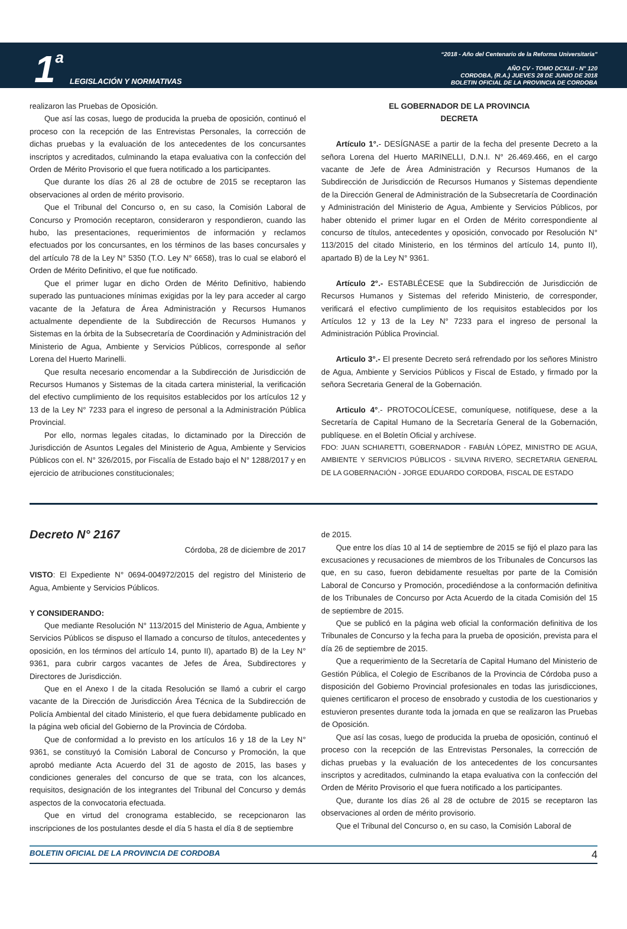1 a LEGISLACIÓN Y NORMATIVAS
“2018 - Año del Centenario de la Reforma Universitaria”
AÑO CV - TOMO DCXLII - N° 120
CORDOBA, (R.A.) JUEVES 28 DE JUNIO DE 2018
BOLETIN OFICIAL DE LA PROVINCIA DE CORDOBA
realizaron las Pruebas de Oposición.
Que así las cosas, luego de producida la prueba de oposición, continuó el proceso con la recepción de las Entrevistas Personales, la corrección de dichas pruebas y la evaluación de los antecedentes de los concursantes inscriptos y acreditados, culminando la etapa evaluativa con la confección del Orden de Mérito Provisorio el que fuera notificado a los participantes.
Que durante los días 26 al 28 de octubre de 2015 se receptaron las observaciones al orden de mérito provisorio.
Que el Tribunal del Concurso o, en su caso, la Comisión Laboral de Concurso y Promoción receptaron, consideraron y respondieron, cuando las hubo, las presentaciones, requerimientos de información y reclamos efectuados por los concursantes, en los términos de las bases concursales y del artículo 78 de la Ley N° 5350 (T.O. Ley N° 6658), tras lo cual se elaboró el Orden de Mérito Definitivo, el que fue notificado.
Que el primer lugar en dicho Orden de Mérito Definitivo, habiendo superado las puntuaciones mínimas exigidas por la ley para acceder al cargo vacante de la Jefatura de Área Administración y Recursos Humanos actualmente dependiente de la Subdirección de Recursos Humanos y Sistemas en la órbita de la Subsecretaría de Coordinación y Administración del Ministerio de Agua, Ambiente y Servicios Públicos, corresponde al señor Lorena del Huerto Marinelli.
Que resulta necesario encomendar a la Subdirección de Jurisdicción de Recursos Humanos y Sistemas de la citada cartera ministerial, la verificación del efectivo cumplimiento de los requisitos establecidos por los artículos 12 y 13 de la Ley N° 7233 para el ingreso de personal a la Administración Pública Provincial.
Por ello, normas legales citadas, lo dictaminado por la Dirección de Jurisdicción de Asuntos Legales del Ministerio de Agua, Ambiente y Servicios Públicos con el. N° 326/2015, por Fiscalía de Estado bajo el N° 1288/2017 y en ejercicio de atribuciones constitucionales;
EL GOBERNADOR DE LA PROVINCIA
DECRETA
Artículo 1°.- DESÍGNASE a partir de la fecha del presente Decreto a la señora Lorena del Huerto MARINELLI, D.N.I. N° 26.469.466, en el cargo vacante de Jefe de Área Administración y Recursos Humanos de la Subdirección de Jurisdicción de Recursos Humanos y Sistemas dependiente de la Dirección General de Administración de la Subsecretaría de Coordinación y Administración del Ministerio de Agua, Ambiente y Servicios Públicos, por haber obtenido el primer lugar en el Orden de Mérito correspondiente al concurso de títulos, antecedentes y oposición, convocado por Resolución N° 113/2015 del citado Ministerio, en los términos del artículo 14, punto II), apartado B) de la Ley N° 9361.
Artículo 2°.- ESTABLÉCESE que la Subdirección de Jurisdicción de Recursos Humanos y Sistemas del referido Ministerio, de corresponder, verificará el efectivo cumplimiento de los requisitos establecidos por los Artículos 12 y 13 de la Ley N° 7233 para el ingreso de personal la Administración Pública Provincial.
Articulo 3°.- El presente Decreto será refrendado por los señores Ministro de Agua, Ambiente y Servicios Públicos y Fiscal de Estado, y firmado por la señora Secretaria General de la Gobernación.
Articulo 4°.- PROTOCOLÍCESE, comuníquese, notifíquese, dese a la Secretaría de Capital Humano de la Secretaría General de la Gobernación, publíquese. en el Boletín Oficial y archívese.
FDO: JUAN SCHIARETTI, GOBERNADOR - FABIÁN LÓPEZ, MINISTRO DE AGUA, AMBIENTE Y SERVICIOS PÚBLICOS - SILVINA RIVERO, SECRETARIA GENERAL DE LA GOBERNACIÓN - JORGE EDUARDO CORDOBA, FISCAL DE ESTADO
Decreto N° 2167
Córdoba, 28 de diciembre de 2017
VISTO: El Expediente N° 0694-004972/2015 del registro del Ministerio de Agua, Ambiente y Servicios Públicos.
Y CONSIDERANDO:
Que mediante Resolución N° 113/2015 del Ministerio de Agua, Ambiente y Servicios Públicos se dispuso el llamado a concurso de títulos, antecedentes y oposición, en los términos del artículo 14, punto II), apartado B) de la Ley N° 9361, para cubrir cargos vacantes de Jefes de Área, Subdirectores y Directores de Jurisdicción.
Que en el Anexo I de la citada Resolución se llamó a cubrir el cargo vacante de la Dirección de Jurisdicción Área Técnica de la Subdirección de Policía Ambiental del citado Ministerio, el que fuera debidamente publicado en la página web oficial del Gobierno de la Provincia de Córdoba.
Que de conformidad a lo previsto en los artículos 16 y 18 de la Ley N° 9361, se constituyó la Comisión Laboral de Concurso y Promoción, la que aprobó mediante Acta Acuerdo del 31 de agosto de 2015, las bases y condiciones generales del concurso de que se trata, con los alcances, requisitos, designación de los integrantes del Tribunal del Concurso y demás aspectos de la convocatoria efectuada.
Que en virtud del cronograma establecido, se recepcionaron las inscripciones de los postulantes desde el día 5 hasta el día 8 de septiembre
de 2015.
Que entre los días 10 al 14 de septiembre de 2015 se fijó el plazo para las excusaciones y recusaciones de miembros de los Tribunales de Concursos las que, en su caso, fueron debidamente resueltas por parte de la Comisión Laboral de Concurso y Promoción, procediéndose a la conformación definitiva de los Tribunales de Concurso por Acta Acuerdo de la citada Comisión del 15 de septiembre de 2015.
Que se publicó en la página web oficial la conformación definitiva de los Tribunales de Concurso y la fecha para la prueba de oposición, prevista para el día 26 de septiembre de 2015.
Que a requerimiento de la Secretaría de Capital Humano del Ministerio de Gestión Pública, el Colegio de Escribanos de la Provincia de Córdoba puso a disposición del Gobierno Provincial profesionales en todas las jurisdicciones, quienes certificaron el proceso de ensobrado y custodia de los cuestionarios y estuvieron presentes durante toda la jornada en que se realizaron las Pruebas de Oposición.
Que así las cosas, luego de producida la prueba de oposición, continuó el proceso con la recepción de las Entrevistas Personales, la corrección de dichas pruebas y la evaluación de los antecedentes de los concursantes inscriptos y acreditados, culminando la etapa evaluativa con la confección del Orden de Mérito Provisorio el que fuera notificado a los participantes.
Que, durante los días 26 al 28 de octubre de 2015 se receptaron las observaciones al orden de mérito provisorio.
Que el Tribunal del Concurso o, en su caso, la Comisión Laboral de
BOLETIN OFICIAL DE LA PROVINCIA DE CORDOBA 4